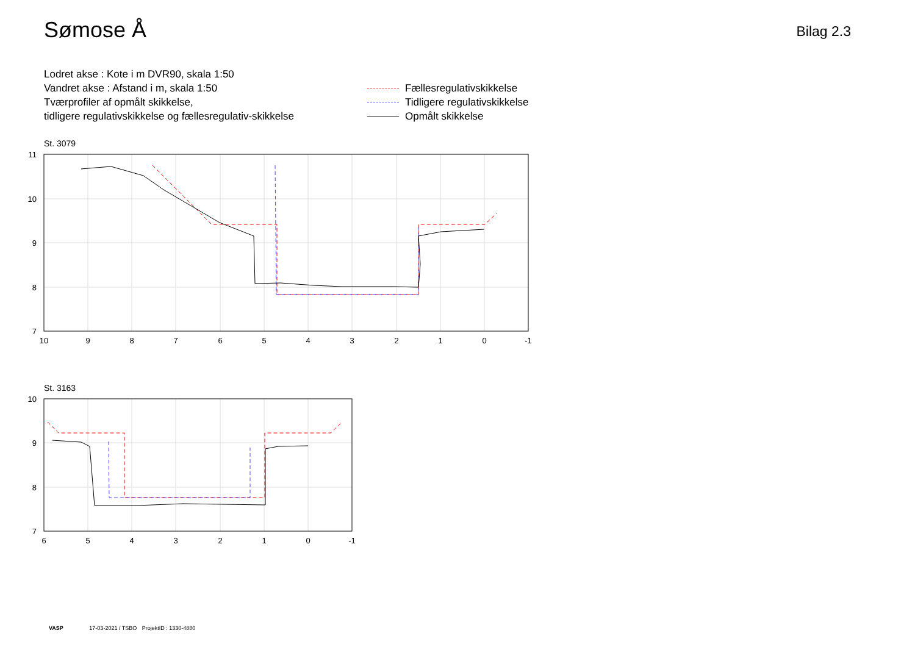Sømose Å
Bilag 2.3
Lodret akse : Kote i m DVR90, skala 1:50
Vandret akse : Afstand i m, skala 1:50
Tværprofiler af opmålt skikkelse,
tidligere regulativskikkelse og fællesregulativ-skikkelse
Fællesregulativskikkelse
Tidligere regulativskikkelse
Opmålt skikkelse
St. 3079
10
9
8
7
6
5
4
3
2
1
0
-1
11
10
9
8
7
St. 3163
6
5
4
3
2
1
0
-1
10
9
8
7
VASP 17-03-2021 / TSBO ProjektID : 1330-4880